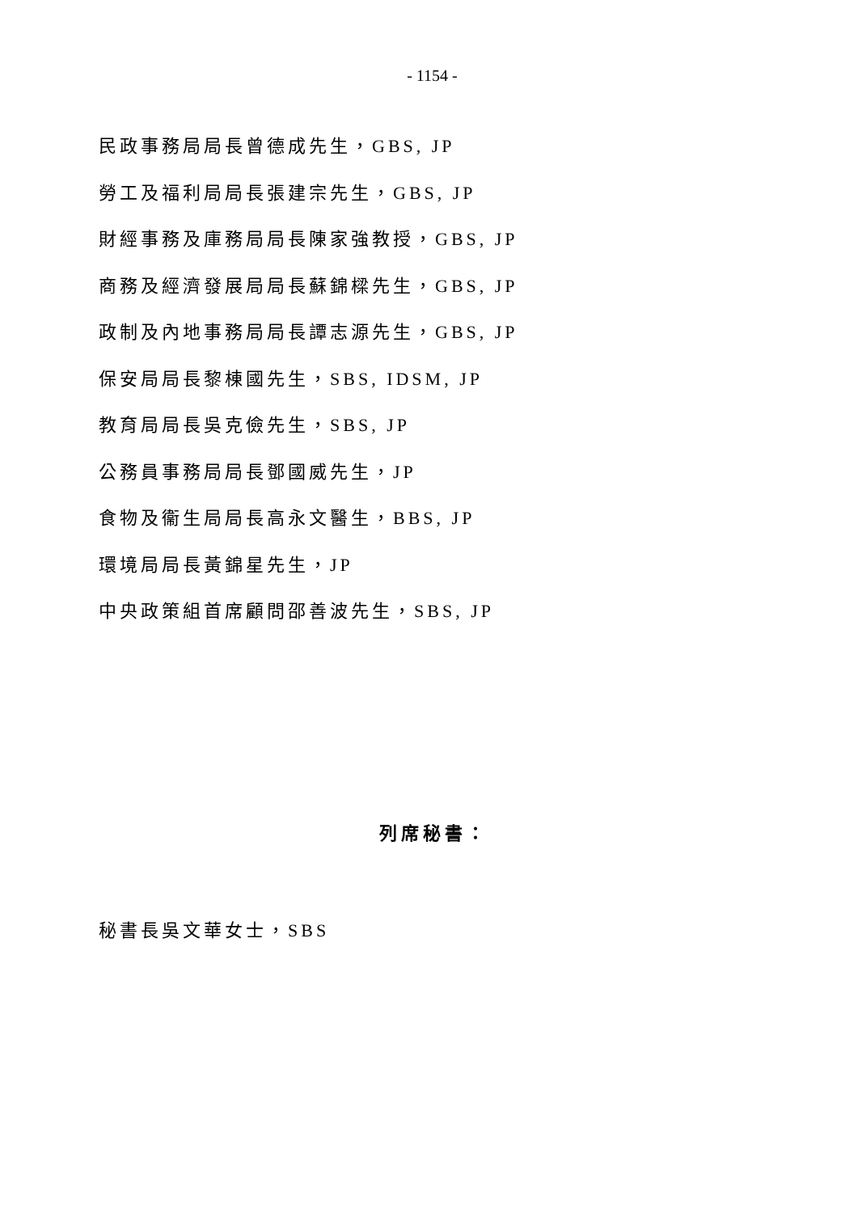- 1154 -
民政事務局局長曾德成先生，GBS, JP
勞工及福利局局長張建宗先生，GBS, JP
財經事務及庫務局局長陳家強教授，GBS, JP
商務及經濟發展局局長蘇錦樑先生，GBS, JP
政制及內地事務局局長譚志源先生，GBS, JP
保安局局長黎棟國先生，SBS, IDSM, JP
教育局局長吳克儉先生，SBS, JP
公務員事務局局長鄧國威先生，JP
食物及衞生局局長高永文醫生，BBS, JP
環境局局長黃錦星先生，JP
中央政策組首席顧問邵善波先生，SBS, JP
列席秘書：
秘書長吳文華女士，SBS